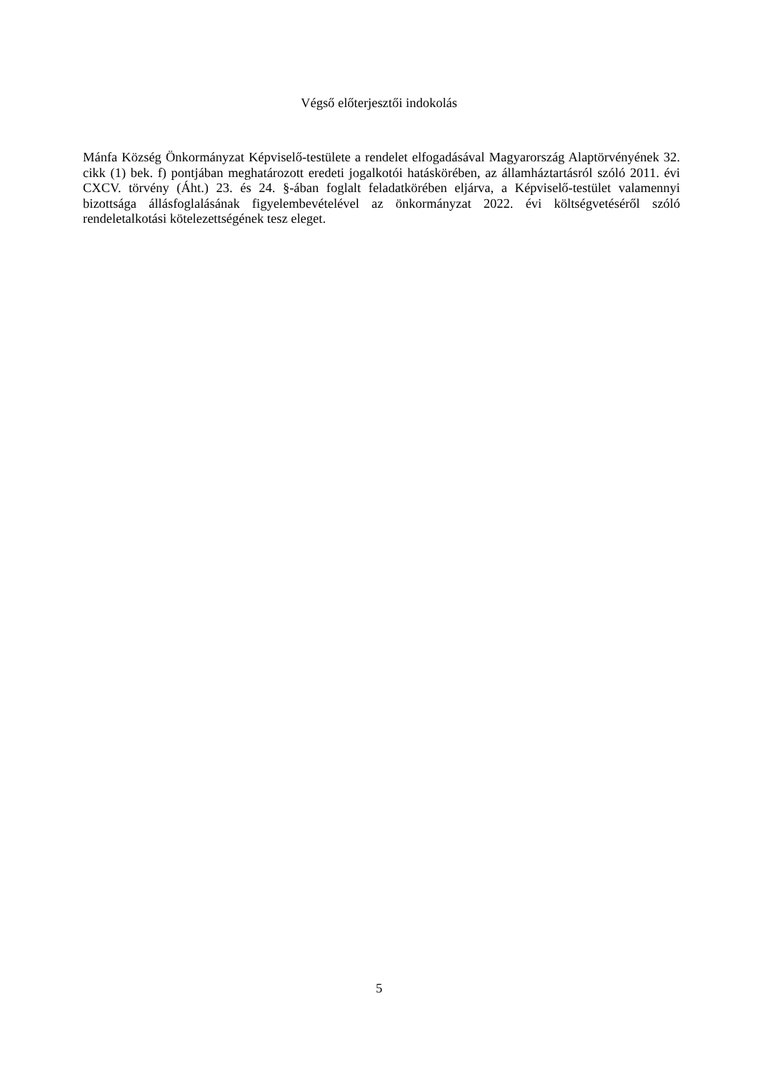Végső előterjesztői indokolás
Mánfa Község Önkormányzat Képviselő-testülete a rendelet elfogadásával Magyarország Alaptörvényének 32. cikk (1) bek. f) pontjában meghatározott eredeti jogalkotói hatáskörében, az államháztartásról szóló 2011. évi CXCV. törvény (Áht.) 23. és 24. §-ában foglalt feladatkörében eljárva, a Képviselő-testület valamennyi bizottsága állásfoglalásának figyelembevételével az önkormányzat 2022. évi költségvetéséről szóló rendeletalkotási kötelezettségének tesz eleget.
5